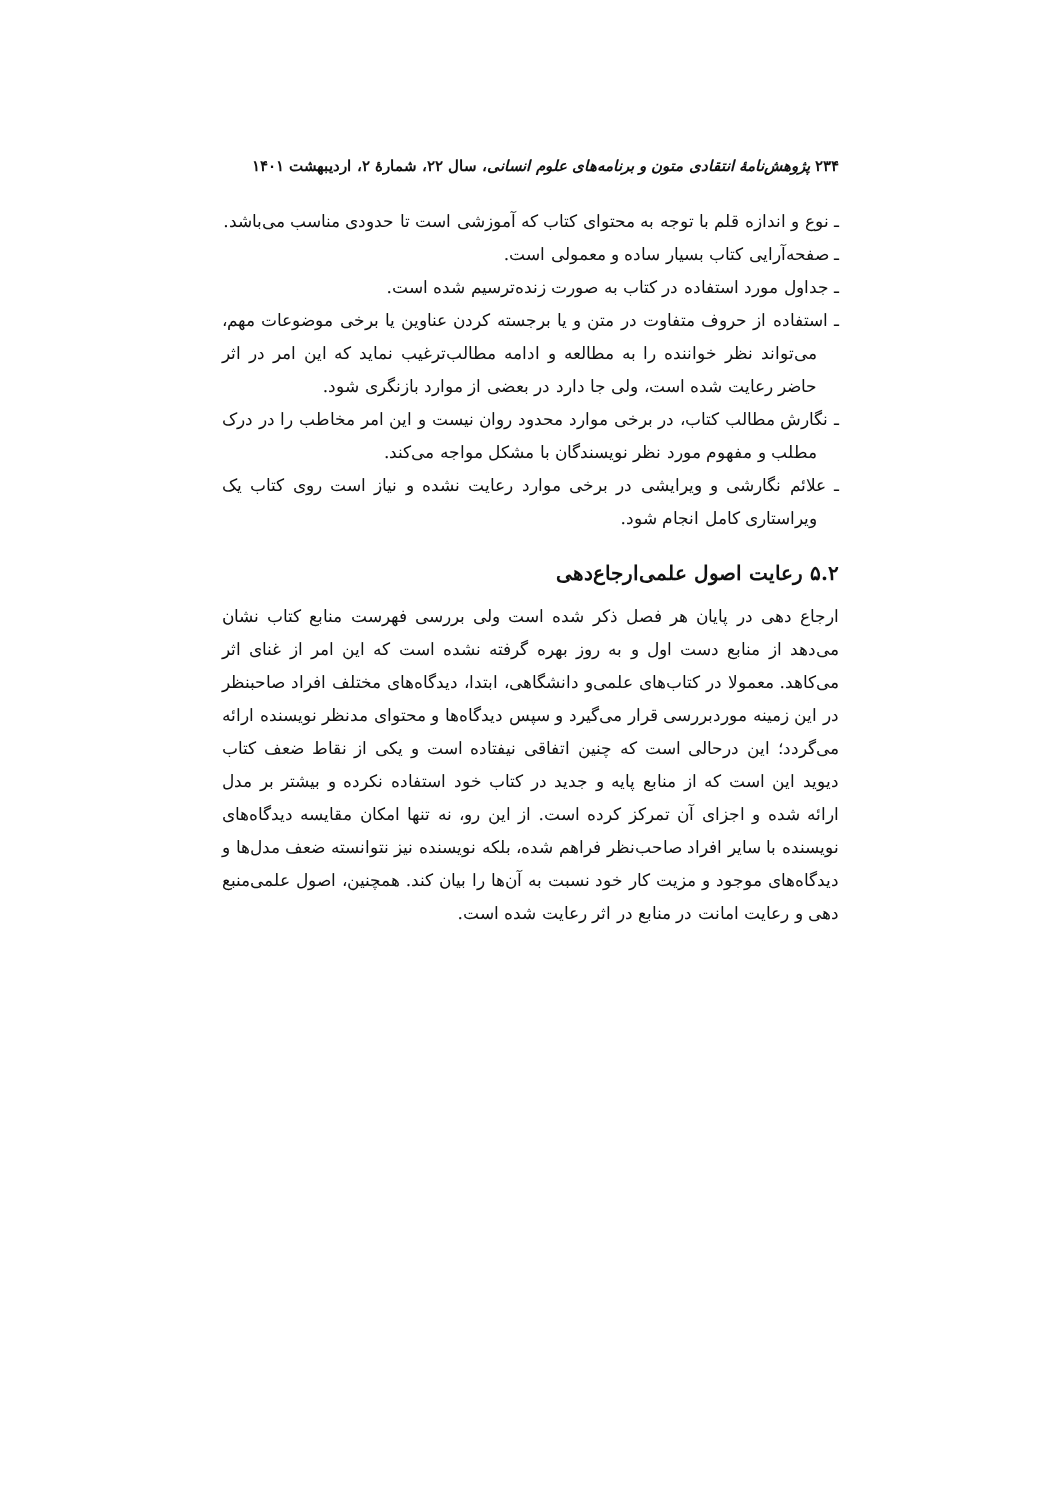۲۳۴ پژوهش‌نامهٔ انتقادی متون و برنامه‌های علوم انسانی، سال ۲۲، شمارهٔ ۲، اردیبهشت ۱۴۰۱
ـ نوع و اندازه قلم با توجه به محتوای کتاب که آموزشی است تا حدودی مناسب می‌باشد.
ـ صفحه‌آرایی کتاب بسیار ساده و معمولی است.
ـ جداول مورد استفاده در کتاب به صورت زنده‌ترسیم شده است.
ـ استفاده از حروف متفاوت در متن و یا برجسته کردن عناوین یا برخی موضوعات مهم، می‌تواند نظر خواننده را به مطالعه و ادامه مطالب‌ترغیب نماید که این امر در اثر حاضر رعایت شده است، ولی جا دارد در بعضی از موارد بازنگری شود.
ـ نگارش مطالب کتاب، در برخی موارد محدود روان نیست و این امر مخاطب را در درک مطلب و مفهوم مورد نظر نویسندگان با مشکل مواجه می‌کند.
ـ علائم نگارشی و ویرایشی در برخی موارد رعایت نشده و نیاز است روی کتاب یک ویراستاری کامل انجام شود.
۵.۲ رعایت اصول علمی‌ارجاع‌دهی
ارجاع دهی در پایان هر فصل ذکر شده است ولی بررسی فهرست منابع کتاب نشان می‌دهد از منابع دست اول و به روز بهره گرفته نشده است که این امر از غنای اثر می‌کاهد. معمولا در کتاب‌های علمی‌و دانشگاهی، ابتدا، دیدگاه‌های مختلف افراد صاحبنظر در این زمینه موردبررسی قرار می‌گیرد و سپس دیدگاه‌ها و محتوای مدنظر نویسنده ارائه می‌گردد؛ این درحالی است که چنین اتفاقی نیفتاده است و یکی از نقاط ضعف کتاب دیوید این است که از منابع پایه و جدید در کتاب خود استفاده نکرده و بیشتر بر مدل ارائه شده و اجزای آن تمرکز کرده است. از این رو، نه تنها امکان مقایسه دیدگاه‌های نویسنده با سایر افراد صاحب‌نظر فراهم شده، بلکه نویسنده نیز نتوانسته ضعف مدل‌ها و دیدگاه‌های موجود و مزیت کار خود نسبت به آن‌ها را بیان کند. همچنین، اصول علمی‌منبع دهی و رعایت امانت در منابع در اثر رعایت شده است.